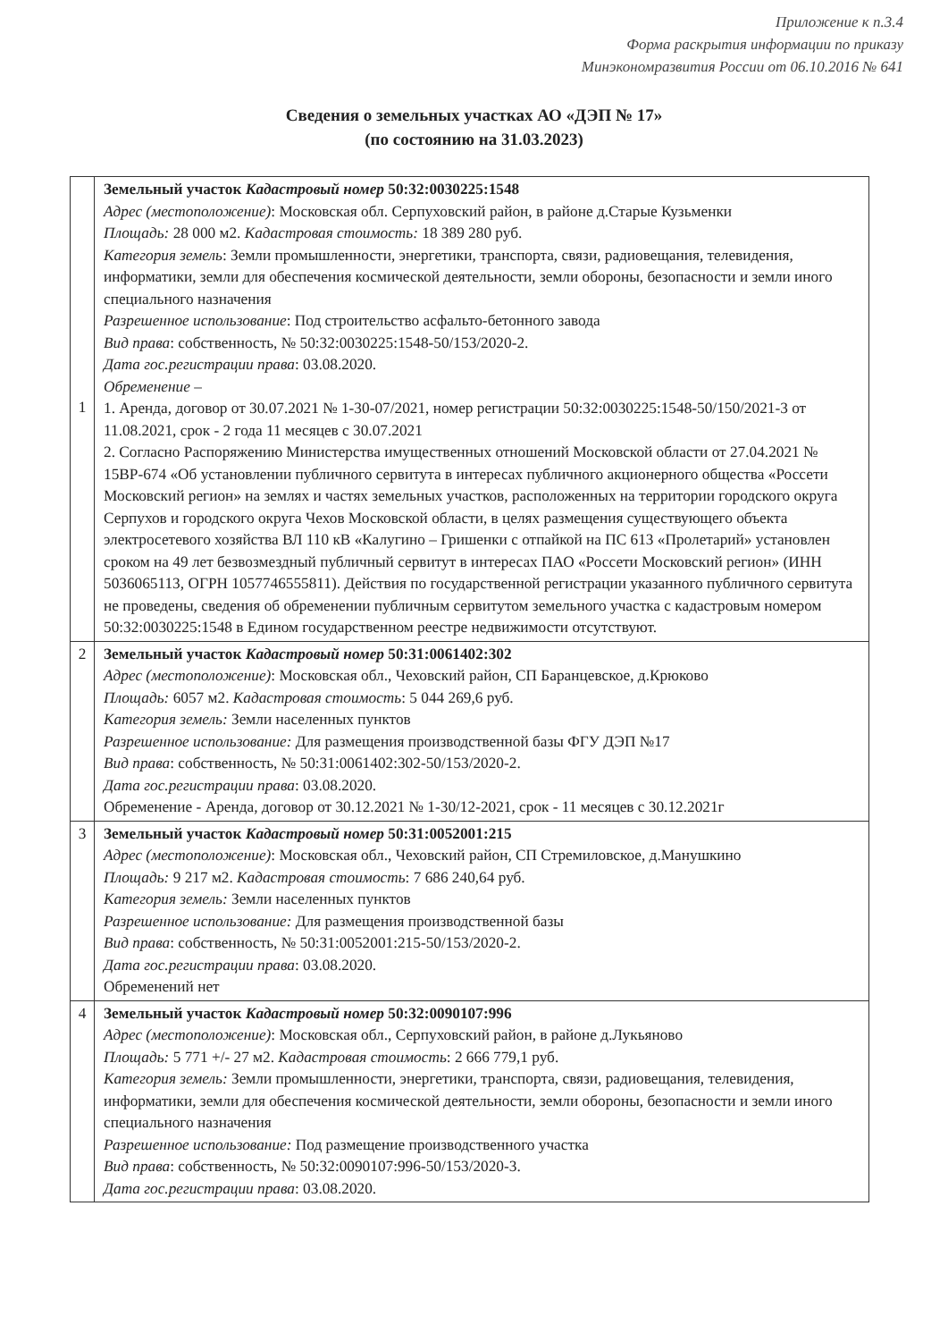Приложение к п.3.4
Форма раскрытия информации по приказу
Минэкономразвития России от 06.10.2016 № 641
Сведения о земельных участках АО «ДЭП № 17»
(по состоянию на 31.03.2023)
| 1 | Земельный участок Кадастровый номер 50:32:0030225:1548 Адрес (местоположение) : Московская обл. Серпуховский район, в районе д.Старые Кузьменки Площадь: 28 000 м2. Кадастровая стоимость: 18 389 280 руб. Категория земель : Земли промышленности, энергетики, транспорта, связи, радиовещания, телевидения, информатики, земли для обеспечения космической деятельности, земли обороны, безопасности и земли иного специального назначения Разрешенное использование : Под строительство асфальто-бетонного завода Вид права : собственность, № 50:32:0030225:1548-50/153/2020-2. Дата гос.регистрации права : 03.08.2020. Обременение – 1. Аренда, договор от 30.07.2021 № 1-30-07/2021, номер регистрации 50:32:0030225:1548-50/150/2021-3 от 11.08.2021, срок - 2 года 11 месяцев с 30.07.2021 2. Согласно Распоряжению Министерства имущественных отношений Московской области от 27.04.2021 № 15ВР-674 «Об установлении публичного сервитута в интересах публичного акционерного общества «Россети Московский регион» на землях и частях земельных участков, расположенных на территории городского округа Серпухов и городского округа Чехов Московской области, в целях размещения существующего объекта электросетевого хозяйства ВЛ 110 кВ «Калугино – Гришенки с отпайкой на ПС 613 «Пролетарий» установлен сроком на 49 лет безвозмездный публичный сервитут в интересах ПАО «Россети Московский регион» (ИНН 5036065113, ОГРН 1057746555811). Действия по государственной регистрации указанного публичного сервитута не проведены, сведения об обременении публичным сервитутом земельного участка с кадастровым номером 50:32:0030225:1548 в Едином государственном реестре недвижимости отсутствуют. |
| 2 | Земельный участок Кадастровый номер 50:31:0061402:302 Адрес (местоположение) : Московская обл., Чеховский район, СП Баранцевское, д.Крюково Площадь: 6057 м2. Кадастровая стоимость : 5 044 269,6 руб. Категория земель: Земли населенных пунктов Разрешенное использование: Для размещения производственной базы ФГУ ДЭП №17 Вид права : собственность, № 50:31:0061402:302-50/153/2020-2. Дата гос.регистрации права : 03.08.2020. Обременение - Аренда, договор от 30.12.2021 № 1-30/12-2021, срок - 11 месяцев с 30.12.2021г |
| 3 | Земельный участок Кадастровый номер 50:31:0052001:215 Адрес (местоположение) : Московская обл., Чеховский район, СП Стремиловское, д.Манушкино Площадь: 9 217 м2. Кадастровая стоимость : 7 686 240,64 руб. Категория земель: Земли населенных пунктов Разрешенное использование: Для размещения производственной базы Вид права : собственность, № 50:31:0052001:215-50/153/2020-2. Дата гос.регистрации права : 03.08.2020. Обременений нет |
| 4 | Земельный участок Кадастровый номер 50:32:0090107:996 Адрес (местоположение) : Московская обл., Серпуховский район, в районе д.Лукьяново Площадь: 5 771 +/- 27 м2. Кадастровая стоимость : 2 666 779,1 руб. Категория земель: Земли промышленности, энергетики, транспорта, связи, радиовещания, телевидения, информатики, земли для обеспечения космической деятельности, земли обороны, безопасности и земли иного специального назначения Разрешенное использование: Под размещение производственного участка Вид права : собственность, № 50:32:0090107:996-50/153/2020-3. Дата гос.регистрации права : 03.08.2020. |